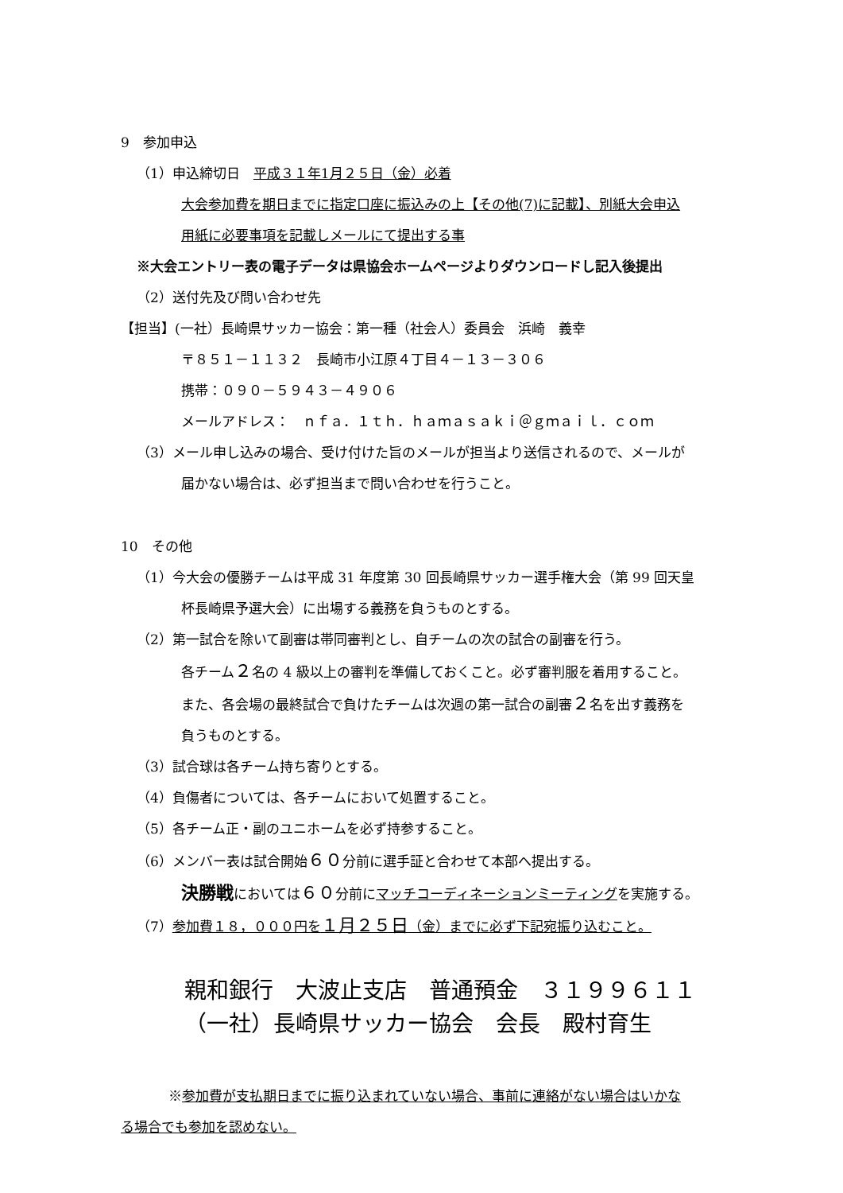9　参加申込
（1）申込締切日　平成３１年1月２５日（金）必着
大会参加費を期日までに指定口座に振込みの上【その他(7)に記載】、別紙大会申込
用紙に必要事項を記載しメールにて提出する事
※大会エントリー表の電子データは県協会ホームページよりダウンロードし記入後提出
（2）送付先及び問い合わせ先
【担当】(一社）長崎県サッカー協会：第一種（社会人）委員会　浜崎　義幸
〒８５１－１１３２　長崎市小江原４丁目４－１３－３０６
携帯：０９０－５９４３－４９０６
メールアドレス：　ｎｆａ．１ｔｈ．ｈａｍａｓａｋｉ＠ｇｍａｉｌ．ｃｏｍ
（3）メール申し込みの場合、受け付けた旨のメールが担当より送信されるので、メールが
届かない場合は、必ず担当まで問い合わせを行うこと。
10　その他
（1）今大会の優勝チームは平成 31 年度第 30 回長崎県サッカー選手権大会（第 99 回天皇
杯長崎県予選大会）に出場する義務を負うものとする。
（2）第一試合を除いて副審は帯同審判とし、自チームの次の試合の副審を行う。
各チーム２名の 4 級以上の審判を準備しておくこと。必ず審判服を着用すること。
また、各会場の最終試合で負けたチームは次週の第一試合の副審２名を出す義務を
負うものとする。
（3）試合球は各チーム持ち寄りとする。
（4）負傷者については、各チームにおいて処置すること。
（5）各チーム正・副のユニホームを必ず持参すること。
（6）メンバー表は試合開始６０分前に選手証と合わせて本部へ提出する。
決勝戦においては６０分前にマッチコーディネーションミーティングを実施する。
（7）参加費１８，０００円を１月２５日（金）までに必ず下記宛振り込むこと。
親和銀行　大波止支店　普通預金　３１９９６１１
（一社）長崎県サッカー協会　会長　殿村育生
※参加費が支払期日までに振り込まれていない場合、事前に連絡がない場合はいかな
る場合でも参加を認めない。